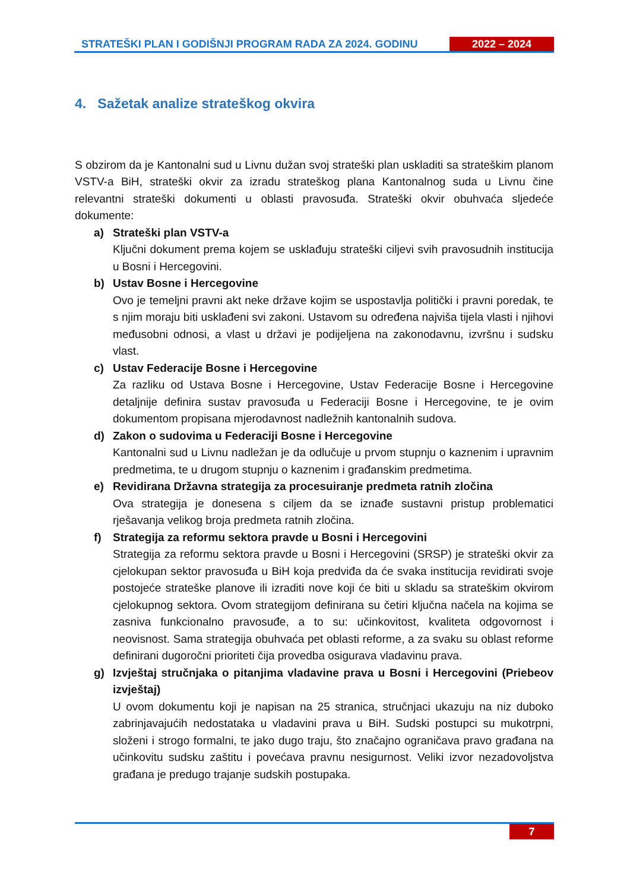STRATEŠKI PLAN I GODIŠNJI PROGRAM RADA ZA 2024. GODINU
2022 – 2024
4. Sažetak analize strateškog okvira
S obzirom da je Kantonalni sud u Livnu dužan svoj strateški plan uskladiti sa strateškim planom VSTV-a BiH, strateški okvir za izradu strateškog plana Kantonalnog suda u Livnu čine relevantni strateški dokumenti u oblasti pravosuđa. Strateški okvir obuhvaća sljedeće dokumente:
a) Strateški plan VSTV-a
Ključni dokument prema kojem se usklađuju strateški ciljevi svih pravosudnih institucija u Bosni i Hercegovini.
b) Ustav Bosne i Hercegovine
Ovo je temeljni pravni akt neke države kojim se uspostavlja politički i pravni poredak, te s njim moraju biti usklađeni svi zakoni. Ustavom su određena najviša tijela vlasti i njihovi međusobni odnosi, a vlast u državi je podijeljena na zakonodavnu, izvršnu i sudsku vlast.
c) Ustav Federacije Bosne i Hercegovine
Za razliku od Ustava Bosne i Hercegovine, Ustav Federacije Bosne i Hercegovine detaljnije definira sustav pravosuđa u Federaciji Bosne i Hercegovine, te je ovim dokumentom propisana mjerodavnost nadležnih kantonalnih sudova.
d) Zakon o sudovima u Federaciji Bosne i Hercegovine
Kantonalni sud u Livnu nadležan je da odlučuje u prvom stupnju o kaznenim i upravnim predmetima, te u drugom stupnju o kaznenim i građanskim predmetima.
e) Revidirana Državna strategija za procesuiranje predmeta ratnih zločina
Ova strategija je donesena s ciljem da se iznađe sustavni pristup problematici rješavanja velikog broja predmeta ratnih zločina.
f) Strategija za reformu sektora pravde u Bosni i Hercegovini
Strategija za reformu sektora pravde u Bosni i Hercegovini (SRSP) je strateški okvir za cjelokupan sektor pravosuđa u BiH koja predviđa da će svaka institucija revidirati svoje postojeće strateške planove ili izraditi nove koji će biti u skladu sa strateškim okvirom cjelokupnog sektora. Ovom strategijom definirana su četiri ključna načela na kojima se zasniva funkcionalno pravosuđe, a to su: učinkovitost, kvaliteta odgovornost i neovisnost. Sama strategija obuhvaća pet oblasti reforme, a za svaku su oblast reforme definirani dugoročni prioriteti čija provedba osigurava vladavinu prava.
g) Izvještaj stručnjaka o pitanjima vladavine prava u Bosni i Hercegovini (Priebeov izvještaj)
U ovom dokumentu koji je napisan na 25 stranica, stručnjaci ukazuju na niz duboko zabrinjavajućih nedostataka u vladavini prava u BiH. Sudski postupci su mukotrpni, složeni i strogo formalni, te jako dugo traju, što značajno ograničava pravo građana na učinkovitu sudsku zaštitu i povećava pravnu nesigurnost. Veliki izvor nezadovoljstva građana je predugo trajanje sudskih postupaka.
7